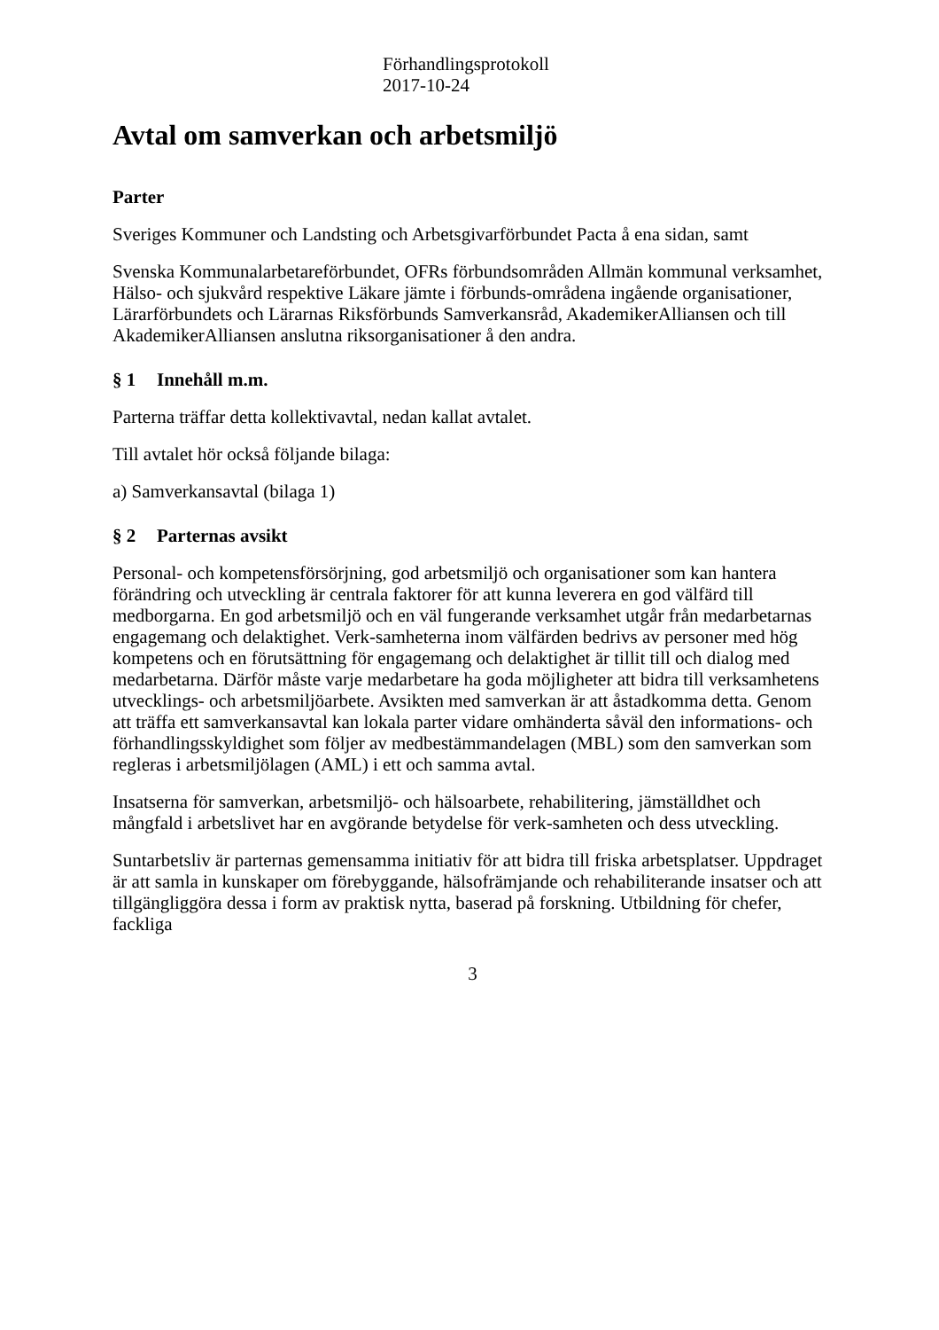Förhandlingsprotokoll
2017-10-24
Avtal om samverkan och arbetsmiljö
Parter
Sveriges Kommuner och Landsting och Arbetsgivarförbundet Pacta å ena sidan, samt
Svenska Kommunalarbetareförbundet, OFRs förbundsområden Allmän kommunal verksamhet, Hälso- och sjukvård respektive Läkare jämte i förbunds-områdena ingående organisationer, Lärarförbundets och Lärarnas Riksförbunds Samverkansråd, AkademikerAlliansen och till AkademikerAlliansen anslutna riksorganisationer å den andra.
§ 1 Innehåll m.m.
Parterna träffar detta kollektivavtal, nedan kallat avtalet.
Till avtalet hör också följande bilaga:
a) Samverkansavtal (bilaga 1)
§ 2 Parternas avsikt
Personal- och kompetensförsörjning, god arbetsmiljö och organisationer som kan hantera förändring och utveckling är centrala faktorer för att kunna leverera en god välfärd till medborgarna. En god arbetsmiljö och en väl fungerande verksamhet utgår från medarbetarnas engagemang och delaktighet. Verk-samheterna inom välfärden bedrivs av personer med hög kompetens och en förutsättning för engagemang och delaktighet är tillit till och dialog med medarbetarna. Därför måste varje medarbetare ha goda möjligheter att bidra till verksamhetens utvecklings- och arbetsmiljöarbete. Avsikten med samverkan är att åstadkomma detta. Genom att träffa ett samverkansavtal kan lokala parter vidare omhänderta såväl den informations- och förhandlingsskyldighet som följer av medbestämmandelagen (MBL) som den samverkan som regleras i arbetsmiljölagen (AML) i ett och samma avtal.
Insatserna för samverkan, arbetsmiljö- och hälsoarbete, rehabilitering, jämställdhet och mångfald i arbetslivet har en avgörande betydelse för verk-samheten och dess utveckling.
Suntarbetsliv är parternas gemensamma initiativ för att bidra till friska arbetsplatser. Uppdraget är att samla in kunskaper om förebyggande, hälsofrämjande och rehabiliterande insatser och att tillgängliggöra dessa i form av praktisk nytta, baserad på forskning. Utbildning för chefer, fackliga
3